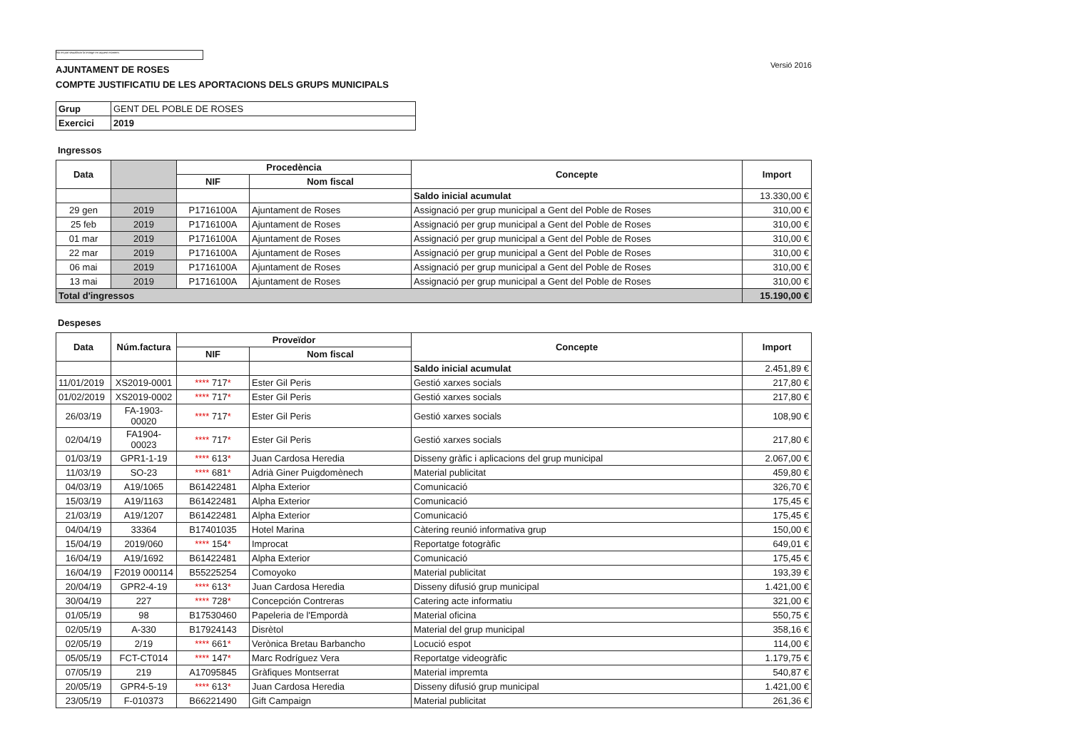No es pot visualitzar la imatge en aquest moment.
AJUNTAMENT DE ROSES
COMPTE JUSTIFICATIU DE LES APORTACIONS DELS GRUPS MUNICIPALS
Versió 2016
| Grup | GENT DEL POBLE DE ROSES |
| Exercici | 2019 |
Ingressos
| Data | | Procedència | | Concepte | Import |
| --- | --- | --- | --- | --- | --- |
| | | NIF | Nom fiscal | | |
| | | | | Saldo inicial acumulat | 13.330,00 € |
| 29 gen | 2019 | P1716100A | Ajuntament de Roses | Assignació per grup municipal a Gent del Poble de Roses | 310,00 € |
| 25 feb | 2019 | P1716100A | Ajuntament de Roses | Assignació per grup municipal a Gent del Poble de Roses | 310,00 € |
| 01 mar | 2019 | P1716100A | Ajuntament de Roses | Assignació per grup municipal a Gent del Poble de Roses | 310,00 € |
| 22 mar | 2019 | P1716100A | Ajuntament de Roses | Assignació per grup municipal a Gent del Poble de Roses | 310,00 € |
| 06 mai | 2019 | P1716100A | Ajuntament de Roses | Assignació per grup municipal a Gent del Poble de Roses | 310,00 € |
| 13 mai | 2019 | P1716100A | Ajuntament de Roses | Assignació per grup municipal a Gent del Poble de Roses | 310,00 € |
| Total d'ingressos | | | | | 15.190,00 € |
Despeses
| Data | Núm.factura | Proveïdor | | Concepte | Import |
| --- | --- | --- | --- | --- | --- |
| | | NIF | Nom fiscal | | |
| | | | | Saldo inicial acumulat | 2.451,89 € |
| 11/01/2019 | XS2019-0001 | **** 717 * | Ester Gil Peris | Gestió xarxes socials | 217,80 € |
| 01/02/2019 | XS2019-0002 | **** 717 * | Ester Gil Peris | Gestió xarxes socials | 217,80 € |
| 26/03/19 | FA-1903-00020 | **** 717 * | Ester Gil Peris | Gestió xarxes socials | 108,90 € |
| 02/04/19 | FA1904-00023 | **** 717 * | Ester Gil Peris | Gestió xarxes socials | 217,80 € |
| 01/03/19 | GPR1-1-19 | **** 613 * | Juan Cardosa Heredia | Disseny gràfic i aplicacions del grup municipal | 2.067,00 € |
| 11/03/19 | SO-23 | **** 681 * | Adrià Giner Puigdomènech | Material publicitat | 459,80 € |
| 04/03/19 | A19/1065 | B61422481 | Alpha Exterior | Comunicació | 326,70 € |
| 15/03/19 | A19/1163 | B61422481 | Alpha Exterior | Comunicació | 175,45 € |
| 21/03/19 | A19/1207 | B61422481 | Alpha Exterior | Comunicació | 175,45 € |
| 04/04/19 | 33364 | B17401035 | Hotel Marina | Càtering reunió informativa grup | 150,00 € |
| 15/04/19 | 2019/060 | **** 154 * | Improcat | Reportatge fotogràfic | 649,01 € |
| 16/04/19 | A19/1692 | B61422481 | Alpha Exterior | Comunicació | 175,45 € |
| 16/04/19 | F2019 000114 | B55225254 | Comoyoko | Material publicitat | 193,39 € |
| 20/04/19 | GPR2-4-19 | **** 613 * | Juan Cardosa Heredia | Disseny difusió grup municipal | 1.421,00 € |
| 30/04/19 | 227 | **** 728 * | Concepción Contreras | Catering acte informatiu | 321,00 € |
| 01/05/19 | 98 | B17530460 | Papeleria de l'Empordà | Material oficina | 550,75 € |
| 02/05/19 | A-330 | B17924143 | Disrètol | Material del grup municipal | 358,16 € |
| 02/05/19 | 2/19 | **** 661 * | Verònica Bretau Barbancho | Locució espot | 114,00 € |
| 05/05/19 | FCT-CT014 | **** 147 * | Marc Rodríguez Vera | Reportatge videogràfic | 1.179,75 € |
| 07/05/19 | 219 | A17095845 | Gràfiques Montserrat | Material impremta | 540,87 € |
| 20/05/19 | GPR4-5-19 | **** 613 * | Juan Cardosa Heredia | Disseny difusió grup municipal | 1.421,00 € |
| 23/05/19 | F-010373 | B66221490 | Gift Campaign | Material publicitat | 261,36 € |